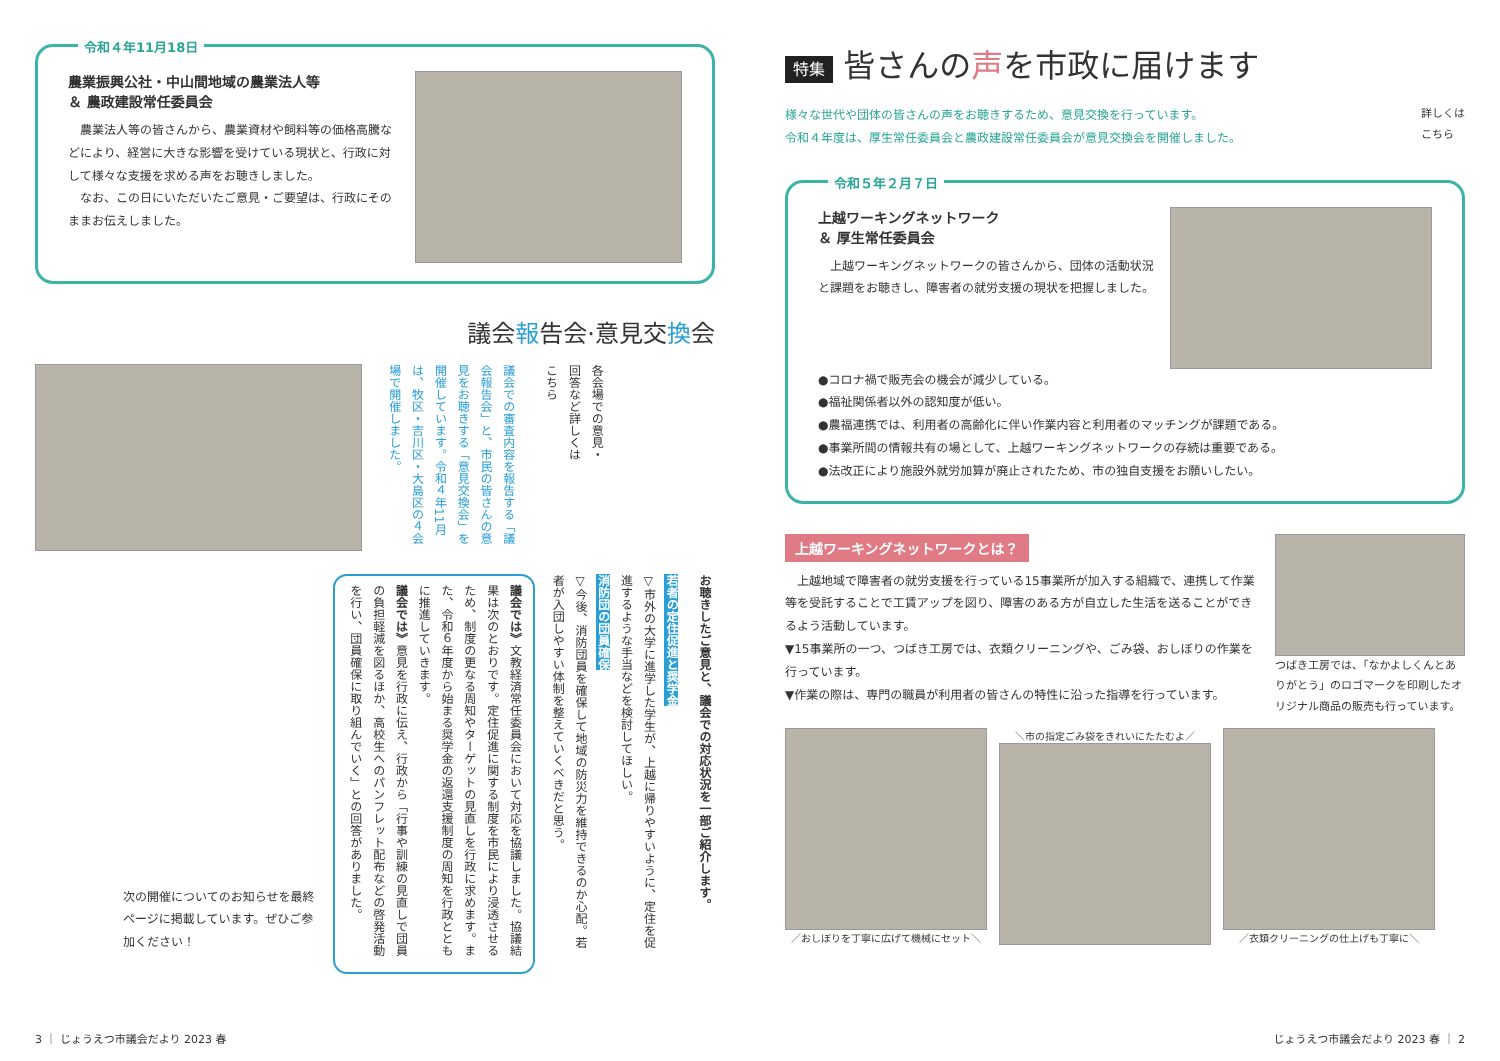令和４年11月18日
農業振興公社・中山間地域の農業法人等
＆ 農政建設常任委員会
　農業法人等の皆さんから、農業資材や飼料等の価格高騰などにより、経営に大きな影響を受けている現状と、行政に対して様々な支援を求める声をお聴きしました。
　なお、この日にいただいたご意見・ご要望は、行政にそのままお伝えしました。
議会報告会·意見交換会
議会での審査内容を報告する「議会報告会」と、市民の皆さんの意見をお聴きする「意見交換会」を開催しています。令和４年11月は、牧区・吉川区・大島区の４会場で開催しました。
各会場での意見・回答など詳しくはこちら
お聴きしたご意見と、議会での対応状況を一部ご紹介します。
若者の定住促進と奨学金
▽市外の大学に進学した学生が、上越に帰りやすいように、定住を促進するような手当などを検討してほしい。
消防団の団員確保
▽今後、消防団員を確保して地域の防災力を維持できるのか心配。若者が入団しやすい体制を整えていくべきだと思う。
議会では》文教経済常任委員会において対応を協議しました。協議結果は次のとおりです。定住促進に関する制度を市民により浸透させるため、制度の更なる周知やターゲットの見直しを行政に求めます。また、令和６年度から始まる奨学金の返還支援制度の周知を行政とともに推進していきます。
議会では》意見を行政に伝え、行政から「行事や訓練の見直しで団員の負担軽減を図るほか、高校生へのパンフレット配布などの啓発活動を行い、団員確保に取り組んでいく」との回答がありました。
次の開催についてのお知らせを最終ページに掲載しています。ぜひご参加ください！
3 ｜ じょうえつ市議会だより 2023 春
特集 皆さんの声を市政に届けます
様々な世代や団体の皆さんの声をお聴きするため、意見交換を行っています。
令和４年度は、厚生常任委員会と農政建設常任委員会が意見交換会を開催しました。
詳しくは
こちら
令和５年２月７日
上越ワーキングネットワーク
＆ 厚生常任委員会
　上越ワーキングネットワークの皆さんから、団体の活動状況と課題をお聴きし、障害者の就労支援の現状を把握しました。
●コロナ禍で販売会の機会が減少している。
●福祉関係者以外の認知度が低い。
●農福連携では、利用者の高齢化に伴い作業内容と利用者のマッチングが課題である。
●事業所間の情報共有の場として、上越ワーキングネットワークの存続は重要である。
●法改正により施設外就労加算が廃止されたため、市の独自支援をお願いしたい。
上越ワーキングネットワークとは？
　上越地域で障害者の就労支援を行っている15事業所が加入する組織で、連携して作業等を受託することで工賃アップを図り、障害のある方が自立した生活を送ることができるよう活動しています。
▼15事業所の一つ、つばき工房では、衣類クリーニングや、ごみ袋、おしぼりの作業を行っています。
▼作業の際は、専門の職員が利用者の皆さんの特性に沿った指導を行っています。
つばき工房では、「なかよしくんとありがとう」のロゴマークを印刷したオリジナル商品の販売も行っています。
／おしぼりを丁寧に広げて機械にセット＼
＼市の指定ごみ袋をきれいにたたむよ／ ／衣類クリーニングの仕上げも丁寧に＼
じょうえつ市議会だより 2023 春 ｜ 2